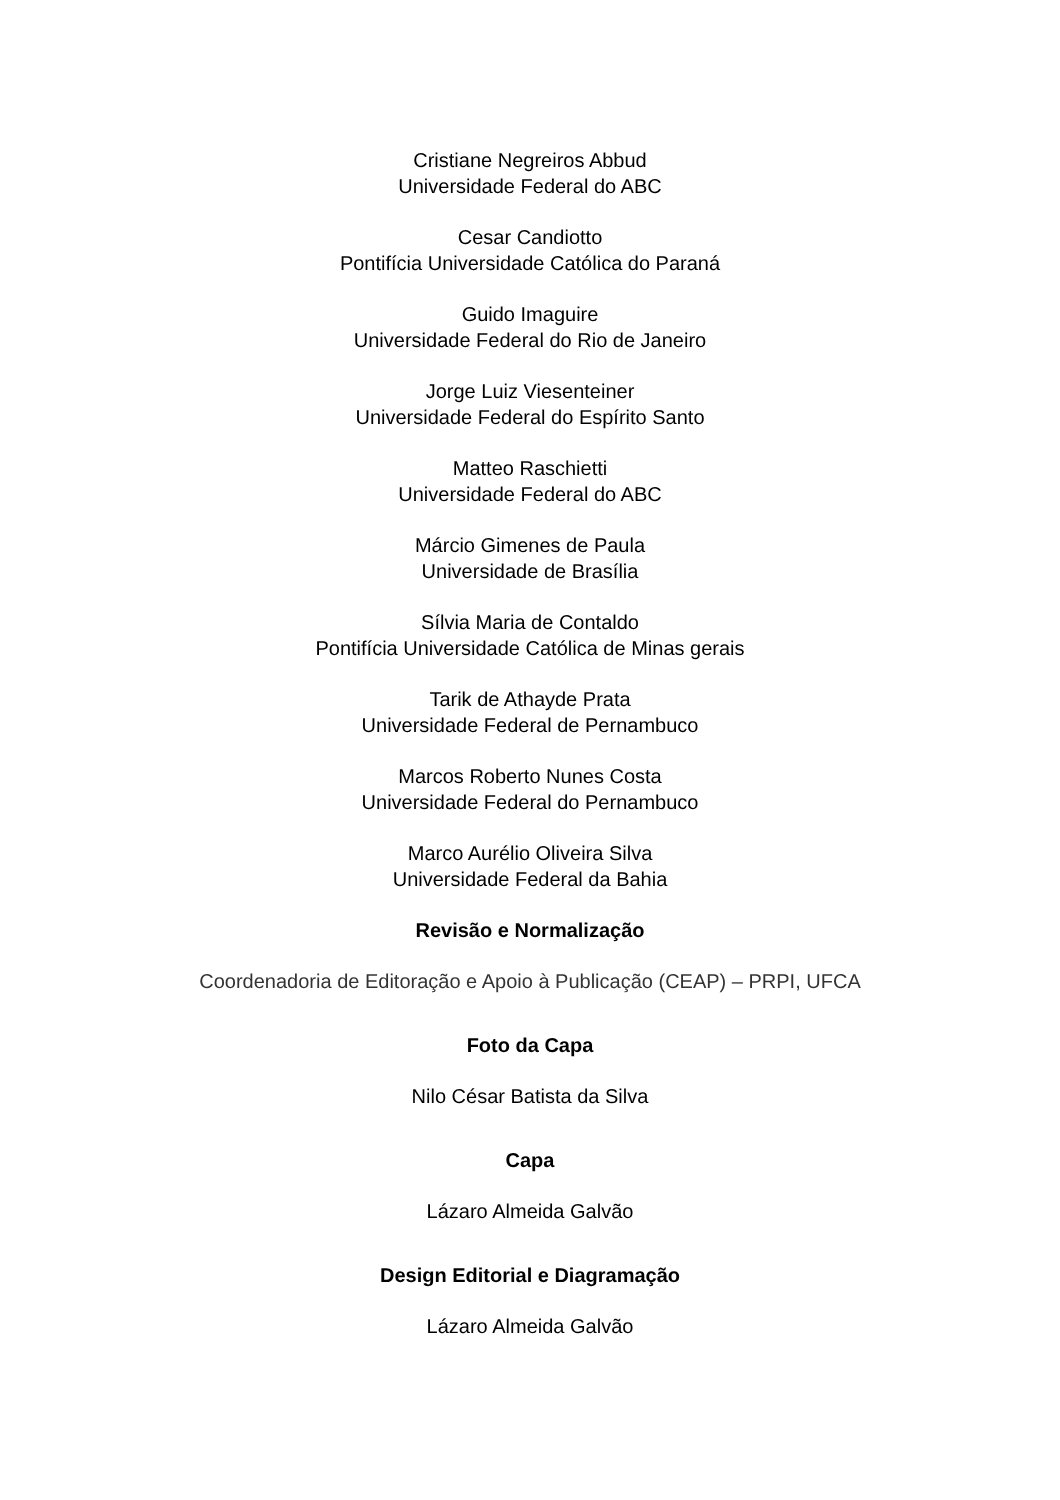Cristiane Negreiros Abbud
Universidade Federal do ABC
Cesar Candiotto
Pontifícia Universidade Católica do Paraná
Guido Imaguire
Universidade Federal do Rio de Janeiro
Jorge Luiz Viesenteiner
Universidade Federal do Espírito Santo
Matteo Raschietti
Universidade Federal do ABC
Márcio Gimenes de Paula
Universidade de Brasília
Sílvia Maria de Contaldo
Pontifícia Universidade Católica de Minas gerais
Tarik de Athayde Prata
Universidade Federal de Pernambuco
Marcos Roberto Nunes Costa
Universidade Federal do Pernambuco
Marco Aurélio Oliveira Silva
Universidade Federal da Bahia
Revisão e Normalização
Coordenadoria de Editoração e Apoio à Publicação (CEAP) – PRPI, UFCA
Foto da Capa
Nilo César Batista da Silva
Capa
Lázaro Almeida Galvão
Design Editorial e Diagramação
Lázaro Almeida Galvão